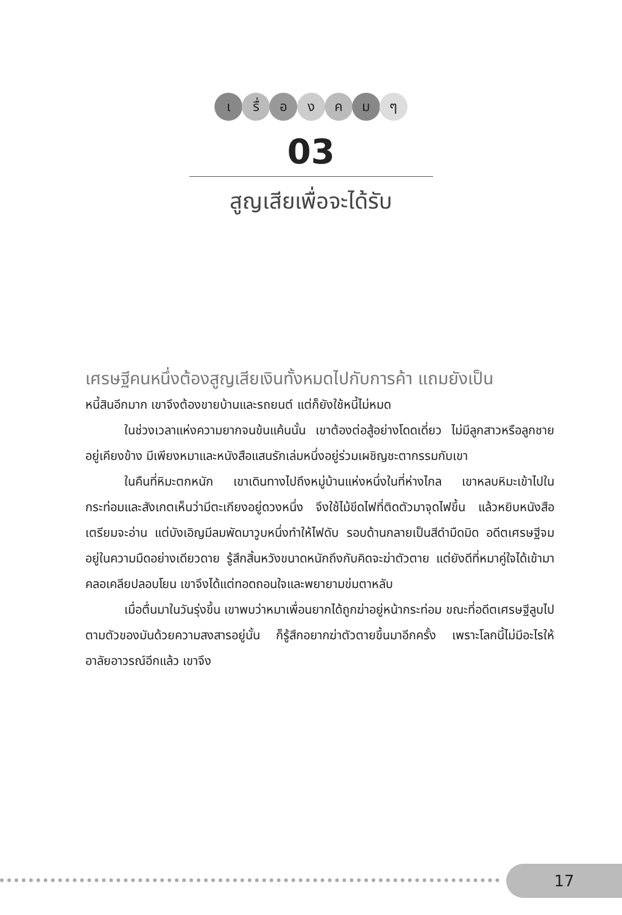เ รื่ อ ง ค ม ๆ
03
สูญเสียเพื่อจะได้รับ
เศรษฐีคนหนึ่งต้องสูญเสียเงินทั้งหมดไปกับการค้า แถมยังเป็น
หนี้สินอีกมาก เขาจึงต้องขายบ้านและรถยนต์ แต่ก็ยังใช้หนี้ไม่หมด
ในช่วงเวลาแห่งความยากจนข้นแค้นนั้น เขาต้องต่อสู้อย่างโดดเดี่ยว ไม่มีลูกสาวหรือลูกชายอยู่เคียงข้าง มีเพียงหมาและหนังสือแสนรักเล่มหนึ่งอยู่ร่วมเผชิญชะตากรรมกับเขา
ในคืนที่หิมะตกหนัก เขาเดินทางไปถึงหมู่บ้านแห่งหนึ่งในที่ห่างไกล เขาหลบหิมะเข้าไปในกระท่อมและสังเกตเห็นว่ามีตะเกียงอยู่ดวงหนึ่ง จึงใช้ไม้ขีดไฟที่ติดตัวมาจุดไฟขึ้น แล้วหยิบหนังสือเตรียมจะอ่าน แต่บังเอิญมีลมพัดมาวูบหนึ่งทำให้ไฟดับ รอบด้านกลายเป็นสีดำมืดมิด อดีตเศรษฐีจมอยู่ในความมืดอย่างเดียวดาย รู้สึกสิ้นหวังขนาดหนักถึงกับคิดจะฆ่าตัวตาย แต่ยังดีที่หมาคู่ใจได้เข้ามาคลอเคลียปลอบโยน เขาจึงได้แต่ทอดถอนใจและพยายามข่มตาหลับ
เมื่อตื่นมาในวันรุ่งขึ้น เขาพบว่าหมาเพื่อนยากได้ถูกฆ่าอยู่หน้ากระท่อม ขณะที่อดีตเศรษฐีลูบไปตามตัวของมันด้วยความสงสารอยู่นั้น ก็รู้สึกอยากฆ่าตัวตายขึ้นมาอีกครั้ง เพราะโลกนี้ไม่มีอะไรให้อาลัยอาวรณ์อีกแล้ว เขาจึง
17